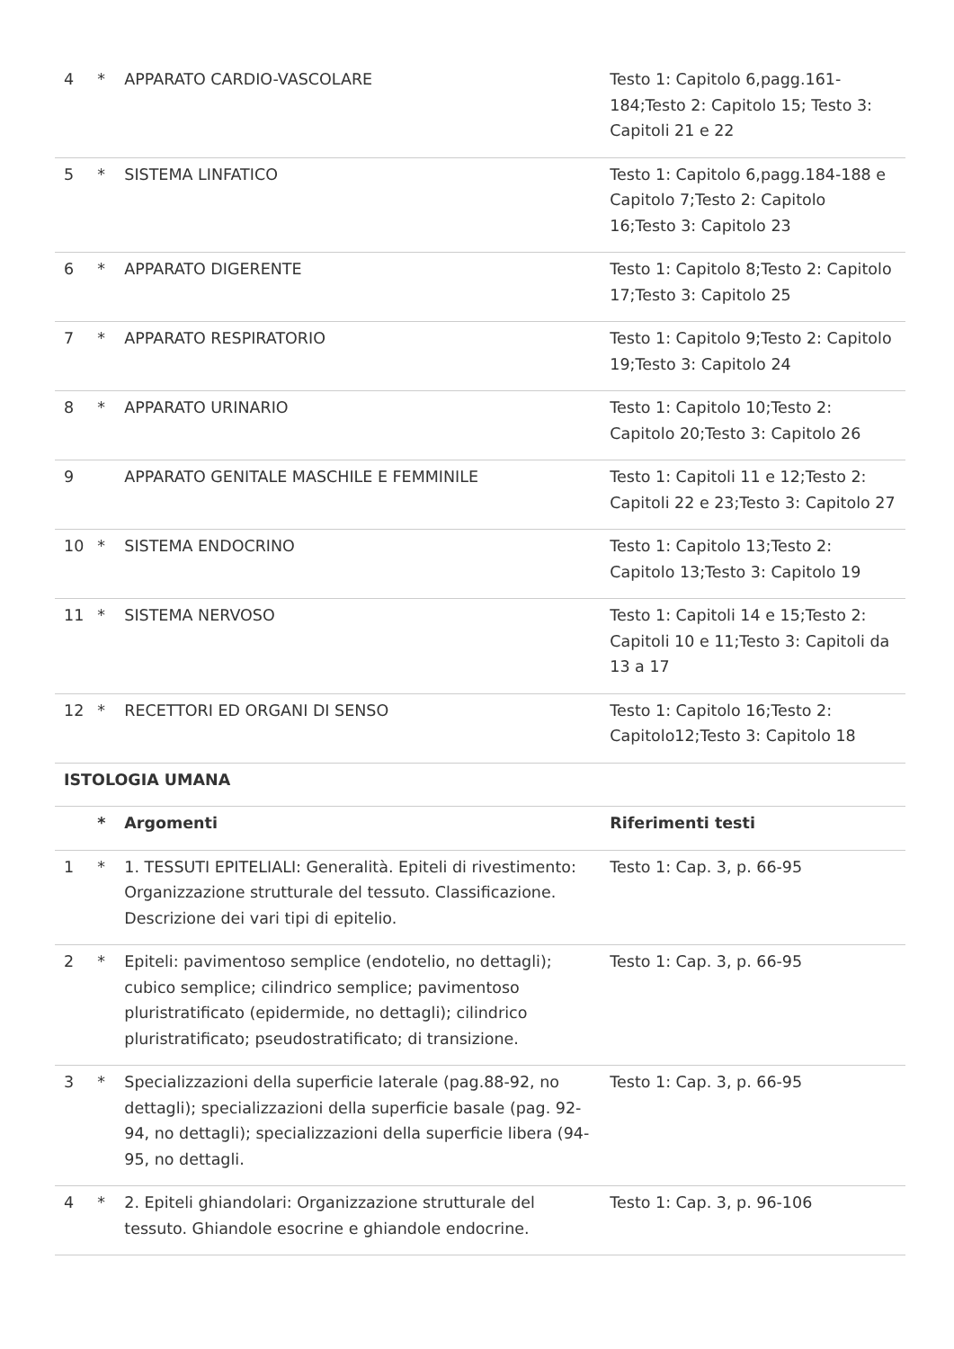| 4 | * | APPARATO CARDIO-VASCOLARE | Testo 1: Capitolo 6,pagg.161-184;Testo 2: Capitolo 15; Testo 3: Capitoli 21 e 22 |
| 5 | * | SISTEMA LINFATICO | Testo 1: Capitolo 6,pagg.184-188 e Capitolo 7;Testo 2: Capitolo 16;Testo 3: Capitolo 23 |
| 6 | * | APPARATO DIGERENTE | Testo 1: Capitolo 8;Testo 2: Capitolo 17;Testo 3: Capitolo 25 |
| 7 | * | APPARATO RESPIRATORIO | Testo 1: Capitolo 9;Testo 2: Capitolo 19;Testo 3: Capitolo 24 |
| 8 | * | APPARATO URINARIO | Testo 1: Capitolo 10;Testo 2: Capitolo 20;Testo 3: Capitolo 26 |
| 9 | | APPARATO GENITALE MASCHILE E FEMMINILE | Testo 1: Capitoli 11 e 12;Testo 2: Capitoli 22 e 23;Testo 3: Capitolo 27 |
| 10 | * | SISTEMA ENDOCRINO | Testo 1: Capitolo 13;Testo 2: Capitolo 13;Testo 3: Capitolo 19 |
| 11 | * | SISTEMA NERVOSO | Testo 1: Capitoli 14 e 15;Testo 2: Capitoli 10 e 11;Testo 3: Capitoli da 13 a 17 |
| 12 | * | RECETTORI ED ORGANI DI SENSO | Testo 1: Capitolo 16;Testo 2: Capitolo12;Testo 3: Capitolo 18 |
| ISTOLOGIA UMANA | | | |
| | * | Argomenti | Riferimenti testi |
| 1 | * | 1. TESSUTI EPITELIALI: Generalità. Epiteli di rivestimento: Organizzazione strutturale del tessuto. Classificazione. Descrizione dei vari tipi di epitelio. | Testo 1: Cap. 3, p. 66-95 |
| 2 | * | Epiteli: pavimentoso semplice (endotelio, no dettagli); cubico semplice; cilindrico semplice; pavimentoso pluristratificato (epidermide, no dettagli); cilindrico pluristratificato; pseudostratificato; di transizione. | Testo 1: Cap. 3, p. 66-95 |
| 3 | * | Specializzazioni della superficie laterale (pag.88-92, no dettagli); specializzazioni della superficie basale (pag. 92-94, no dettagli); specializzazioni della superficie libera (94-95, no dettagli. | Testo 1: Cap. 3, p. 66-95 |
| 4 | * | 2. Epiteli ghiandolari: Organizzazione strutturale del tessuto. Ghiandole esocrine e ghiandole endocrine. | Testo 1: Cap. 3, p. 96-106 |